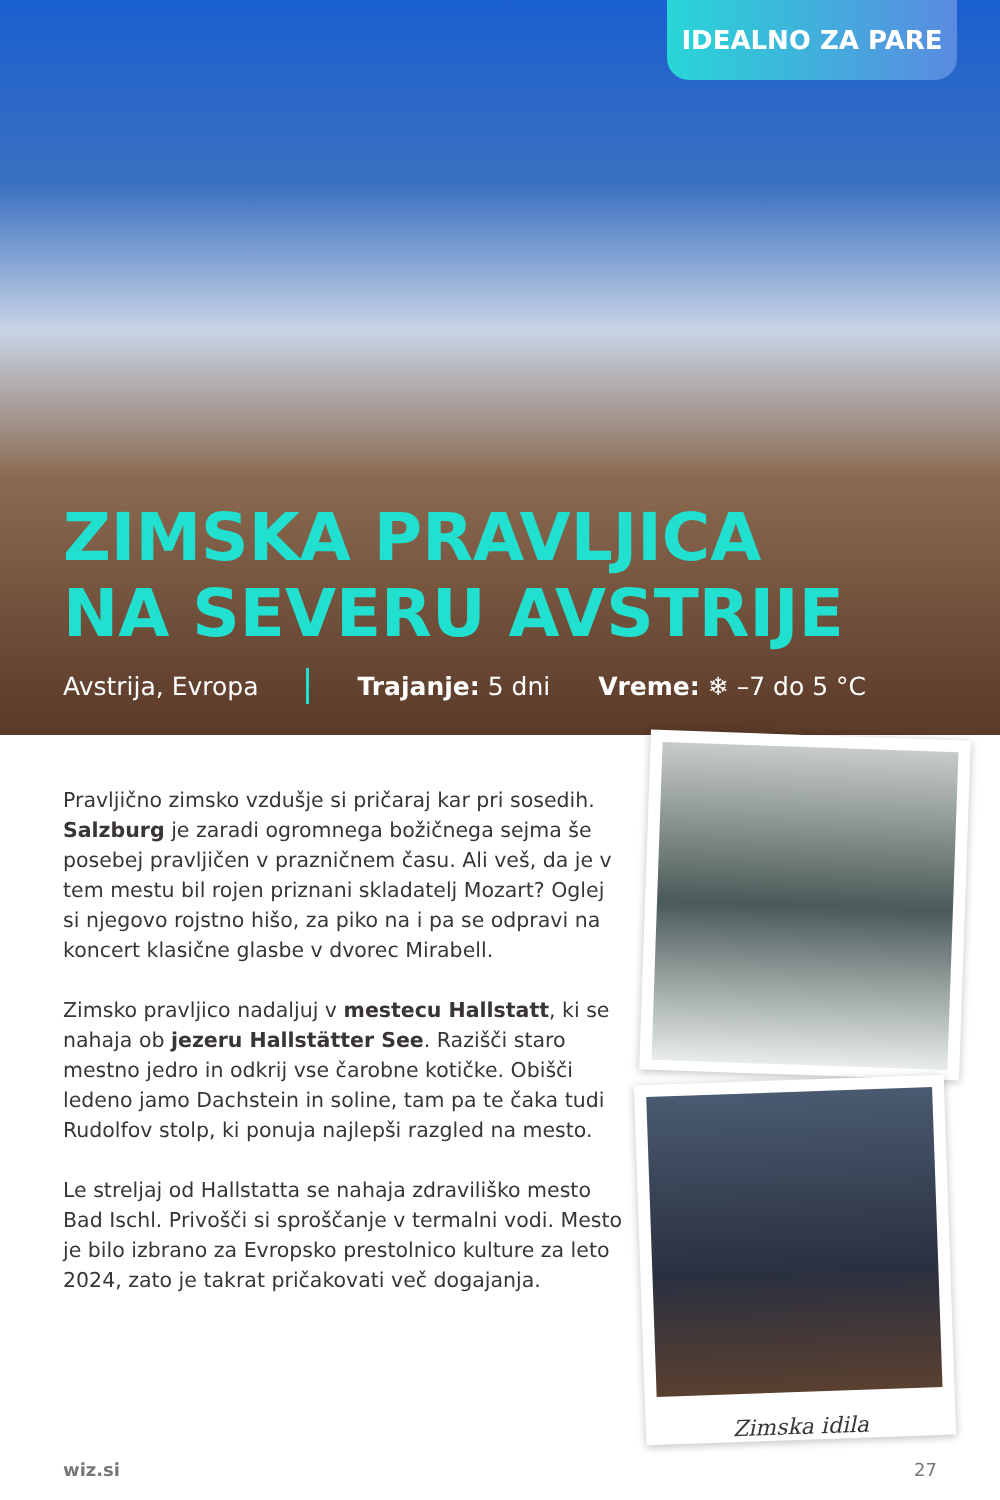IDEALNO ZA PARE
ZIMSKA PRAVLJICA
NA SEVERU AVSTRIJE
Avstrija, Evropa Trajanje: 5 dni Vreme: ❄ –7 do 5 °C
Pravljično zimsko vzdušje si pričaraj kar pri sosedih. Salzburg je zaradi ogromnega božičnega sejma še posebej pravljičen v prazničnem času. Ali veš, da je v tem mestu bil rojen priznani skladatelj Mozart? Oglej si njegovo rojstno hišo, za piko na i pa se odpravi na koncert klasične glasbe v dvorec Mirabell.
Zimsko pravljico nadaljuj v mestecu Hallstatt, ki se nahaja ob jezeru Hallstätter See. Razišči staro mestno jedro in odkrij vse čarobne kotičke. Obišči ledeno jamo Dachstein in soline, tam pa te čaka tudi Rudolfov stolp, ki ponuja najlepši razgled na mesto.
Le streljaj od Hallstatta se nahaja zdraviliško mesto Bad Ischl. Privošči si sproščanje v termalni vodi. Mesto je bilo izbrano za Evropsko prestolnico kulture za leto 2024, zato je takrat pričakovati več dogajanja.
Zimska idila
wiz.si 27